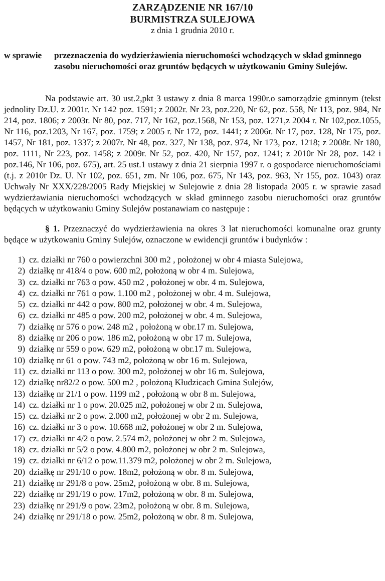ZARZĄDZENIE NR 167/10
BURMISTRZA SULEJOWA
z dnia 1 grudnia 2010 r.
w sprawie przeznaczenia do wydzierżawienia nieruchomości wchodzących w skład gminnego zasobu nieruchomości oraz gruntów będących w użytkowaniu Gminy Sulejów.
Na podstawie art. 30 ust.2,pkt 3 ustawy z dnia 8 marca 1990r.o samorządzie gminnym (tekst jednolity Dz.U. z 2001r. Nr 142 poz. 1591; z 2002r. Nr 23, poz.220, Nr 62, poz. 558, Nr 113, poz. 984, Nr 214, poz. 1806; z 2003r. Nr 80, poz. 717, Nr 162, poz.1568, Nr 153, poz. 1271,z 2004 r. Nr 102,poz.1055, Nr 116, poz.1203, Nr 167, poz. 1759; z 2005 r. Nr 172, poz. 1441; z 2006r. Nr 17, poz. 128, Nr 175, poz. 1457, Nr 181, poz. 1337; z 2007r. Nr 48, poz. 327, Nr 138, poz. 974, Nr 173, poz. 1218; z 2008r. Nr 180, poz. 1111, Nr 223, poz. 1458; z 2009r. Nr 52, poz. 420, Nr 157, poz. 1241; z 2010r Nr 28, poz. 142 i poz.146, Nr 106, poz. 675), art. 25 ust.1 ustawy z dnia 21 sierpnia 1997 r. o gospodarce nieruchomościami (t.j. z 2010r Dz. U. Nr 102, poz. 651, zm. Nr 106, poz. 675, Nr 143, poz. 963, Nr 155, poz. 1043) oraz Uchwały Nr XXX/228/2005 Rady Miejskiej w Sulejowie z dnia 28 listopada 2005 r. w sprawie zasad wydzierżawiania nieruchomości wchodzących w skład gminnego zasobu nieruchomości oraz gruntów będących w użytkowaniu Gminy Sulejów postanawiam co następuje :
§ 1. Przeznaczyć do wydzierżawienia na okres 3 lat nieruchomości komunalne oraz grunty będące w użytkowaniu Gminy Sulejów, oznaczone w ewidencji gruntów i budynków :
1) cz. działki nr 760 o powierzchni 300 m2 , położonej w obr 4 miasta Sulejowa,
2) działkę nr 418/4 o pow. 600 m2, położoną w obr 4 m. Sulejowa,
3) cz. działki nr 763 o pow. 450 m2 , położonej w obr. 4 m. Sulejowa,
4) cz. działki nr 761 o pow. 1.100 m2 , położonej w obr. 4 m. Sulejowa,
5) cz. działki nr 442 o pow. 800 m2, położonej w obr. 4 m. Sulejowa,
6) cz. działki nr 485 o pow. 200 m2, położonej w obr. 4 m. Sulejowa,
7) działkę nr 576 o pow. 248 m2 , położoną w obr.17 m. Sulejowa,
8) działkę nr 206 o pow. 186 m2, położoną w obr 17 m. Sulejowa,
9) działkę nr 559 o pow. 629 m2, położoną w obr.17 m. Sulejowa,
10) działkę nr 61 o pow. 743 m2, położoną w obr 16 m. Sulejowa,
11) cz. działki nr 113 o pow. 300 m2, położonej w obr 16 m. Sulejowa,
12) działkę nr82/2 o pow. 500 m2 , położoną Kłudzicach Gmina Sulejów,
13) działkę nr 21/1 o pow. 1199 m2 , położoną w obr 8 m. Sulejowa,
14) cz. działki nr 1 o pow. 20.025 m2, położonej w obr 2 m. Sulejowa,
15) cz. działki nr 2 o pow. 2.000 m2, położonej w obr 2 m. Sulejowa,
16) cz. działki nr 3 o pow. 10.668 m2, położonej w obr 2 m. Sulejowa,
17) cz. działki nr 4/2 o pow. 2.574 m2, położonej w obr 2 m. Sulejowa,
18) cz. działki nr 5/2 o pow. 4.800 m2, położonej w obr 2 m. Sulejowa,
19) cz. działki nr 6/12 o pow.11.379 m2, położonej w obr 2 m. Sulejowa,
20) działkę nr 291/10 o pow. 18m2, położoną w obr. 8 m. Sulejowa,
21) działkę nr 291/8 o pow. 25m2, położoną w obr. 8 m. Sulejowa,
22) działkę nr 291/19 o pow. 17m2, położoną w obr. 8 m. Sulejowa,
23) działkę nr 291/9 o pow. 23m2, położoną w obr. 8 m. Sulejowa,
24) działkę nr 291/18 o pow. 25m2, położoną w obr. 8 m. Sulejowa,